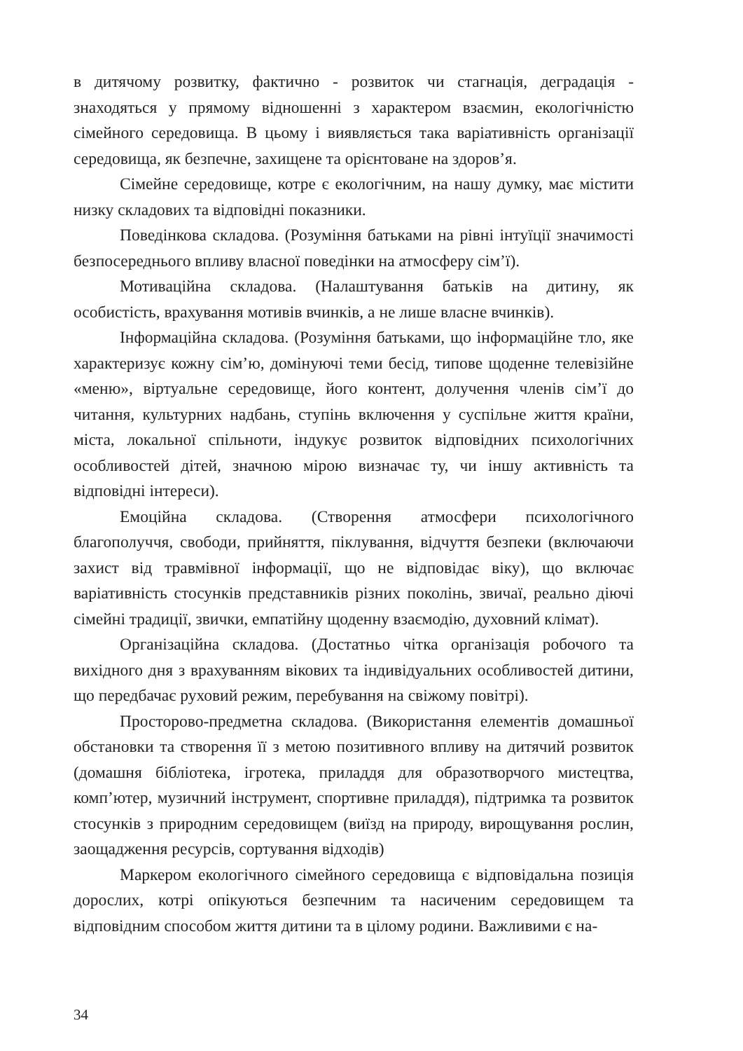в дитячому розвитку, фактично - розвиток чи стагнація, деградація - знаходяться у прямому відношенні з характером взаємин, екологічністю сімейного середовища. В цьому і виявляється така варіативність організації середовища, як безпечне, захищене та орієнтоване на здоров’я.
Сімейне середовище, котре є екологічним, на нашу думку, має містити низку складових та відповідні показники.
Поведінкова складова. (Розуміння батьками на рівні інтуїції значимості безпосереднього впливу власної поведінки на атмосферу сім’ї).
Мотиваційна складова. (Налаштування батьків на дитину, як особистість, врахування мотивів вчинків, а не лише власне вчинків).
Інформаційна складова. (Розуміння батьками, що інформаційне тло, яке характеризує кожну сім’ю, домінуючі теми бесід, типове щоденне телевізійне «меню», віртуальне середовище, його контент, долучення членів сім’ї до читання, культурних надбань, ступінь включення у суспільне життя країни, міста, локальної спільноти, індукує розвиток відповідних психологічних особливостей дітей, значною мірою визначає ту, чи іншу активність та відповідні інтереси).
Емоційна складова. (Створення атмосфери психологічного благополуччя, свободи, прийняття, піклування, відчуття безпеки (включаючи захист від травмівної інформації, що не відповідає віку), що включає варіативність стосунків представників різних поколінь, звичаї, реально діючі сімейні традиції, звички, емпатійну щоденну взаємодію, духовний клімат).
Організаційна складова. (Достатньо чітка організація робочого та вихідного дня з врахуванням вікових та індивідуальних особливостей дитини, що передбачає руховий режим, перебування на свіжому повітрі).
Просторово-предметна складова. (Використання елементів домашньої обстановки та створення її з метою позитивного впливу на дитячий розвиток (домашня бібліотека, ігротека, приладдя для образотворчого мистецтва, комп’ютер, музичний інструмент, спортивне приладдя), підтримка та розвиток стосунків з природним середовищем (виїзд на природу, вирощування рослин, заощадження ресурсів, сортування відходів)
Маркером екологічного сімейного середовища є відповідальна позиція дорослих, котрі опікуються безпечним та насиченим середовищем та відповідним способом життя дитини та в цілому родини. Важливими є на-
34